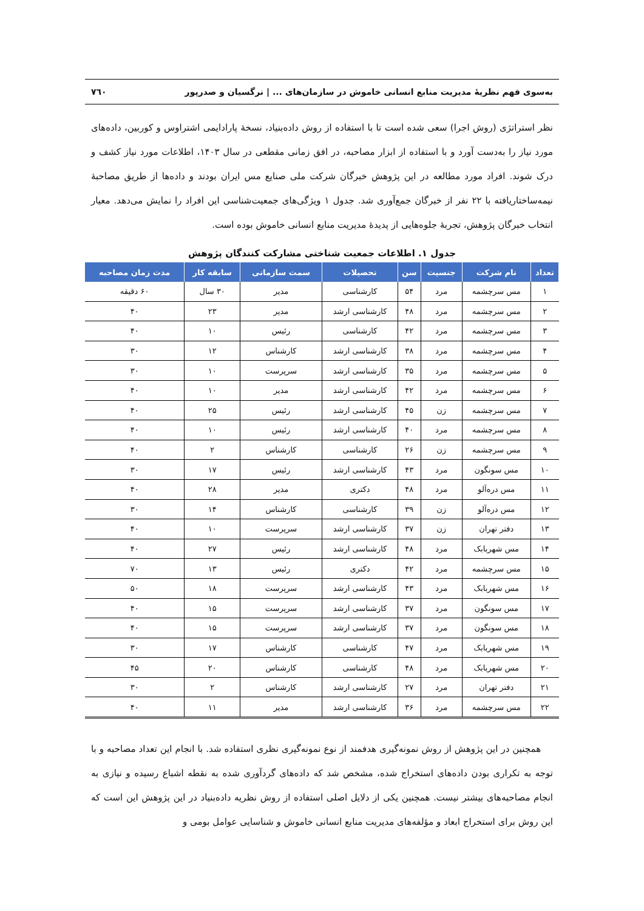به‌سوی فهم نظریهٔ مدیریت منابع انسانی خاموش در سازمان‌های ... | نرگسیان و صدرپور ۷٦۰
نظر استراتژی (روش اجرا) سعی شده است تا با استفاده از روش داده‌بنیاد، نسخهٔ پارادایمی اشتراوس و کوربین، داده‌های مورد نیاز را به‌دست آورد و با استفاده از ابزار مصاحبه، در افق زمانی مقطعی در سال ۱۴۰۳، اطلاعات مورد نیاز کشف و درک شوند. افراد مورد مطالعه در این پژوهش خبرگان شرکت ملی صنایع مس ایران بودند و داده‌ها از طریق مصاحبهٔ نیمه‌ساختاریافته با ۲۲ نفر از خبرگان جمع‌آوری شد. جدول ۱ ویژگی‌های جمعیت‌شناسی این افراد را نمایش می‌دهد. معیار انتخاب خبرگان پژوهش، تجربهٔ جلوه‌هایی از پدیدهٔ مدیریت منابع انسانی خاموش بوده است.
جدول ۱. اطلاعات جمعیت شناختی مشارکت کنندگان پژوهش
| تعداد | نام شرکت | جنسیت | سن | تحصیلات | سمت سازمانی | سابقه کار | مدت زمان مصاحبه |
| --- | --- | --- | --- | --- | --- | --- | --- |
| ۱ | مس سرچشمه | مرد | ۵۴ | کارشناسی | مدیر | ۳۰ سال | ۶۰ دقیقه |
| ۲ | مس سرچشمه | مرد | ۴۸ | کارشناسی ارشد | مدیر | ۲۳ | ۴۰ |
| ۳ | مس سرچشمه | مرد | ۴۲ | کارشناسی | رئیس | ۱۰ | ۴۰ |
| ۴ | مس سرچشمه | مرد | ۳۸ | کارشناسی ارشد | کارشناس | ۱۲ | ۳۰ |
| ۵ | مس سرچشمه | مرد | ۳۵ | کارشناسی ارشد | سرپرست | ۱۰ | ۳۰ |
| ۶ | مس سرچشمه | مرد | ۴۲ | کارشناسی ارشد | مدیر | ۱۰ | ۴۰ |
| ۷ | مس سرچشمه | زن | ۴۵ | کارشناسی ارشد | رئیس | ۲۵ | ۴۰ |
| ۸ | مس سرچشمه | مرد | ۴۰ | کارشناسی ارشد | رئیس | ۱۰ | ۴۰ |
| ۹ | مس سرچشمه | زن | ۲۶ | کارشناسی | کارشناس | ۲ | ۴۰ |
| ۱۰ | مس سونگون | مرد | ۴۳ | کارشناسی ارشد | رئیس | ۱۷ | ۳۰ |
| ۱۱ | مس دره‌آلو | مرد | ۴۸ | دکتری | مدیر | ۲۸ | ۴۰ |
| ۱۲ | مس دره‌آلو | زن | ۳۹ | کارشناسی | کارشناس | ۱۴ | ۳۰ |
| ۱۳ | دفتر تهران | زن | ۳۷ | کارشناسی ارشد | سرپرست | ۱۰ | ۴۰ |
| ۱۴ | مس شهربابک | مرد | ۴۸ | کارشناسی ارشد | رئیس | ۲۷ | ۴۰ |
| ۱۵ | مس سرچشمه | مرد | ۴۲ | دکتری | رئیس | ۱۳ | ۷۰ |
| ۱۶ | مس شهربابک | مرد | ۴۳ | کارشناسی ارشد | سرپرست | ۱۸ | ۵۰ |
| ۱۷ | مس سونگون | مرد | ۳۷ | کارشناسی ارشد | سرپرست | ۱۵ | ۴۰ |
| ۱۸ | مس سونگون | مرد | ۳۷ | کارشناسی ارشد | سرپرست | ۱۵ | ۴۰ |
| ۱۹ | مس شهربابک | مرد | ۴۷ | کارشناسی | کارشناس | ۱۷ | ۳۰ |
| ۲۰ | مس شهربابک | مرد | ۴۸ | کارشناسی | کارشناس | ۲۰ | ۴۵ |
| ۲۱ | دفتر تهران | مرد | ۲۷ | کارشناسی ارشد | کارشناس | ۲ | ۳۰ |
| ۲۲ | مس سرچشمه | مرد | ۳۶ | کارشناسی ارشد | مدیر | ۱۱ | ۴۰ |
همچنین در این پژوهش از روش نمونه‌گیری هدفمند از نوع نمونه‌گیری نظری استفاده شد. با انجام این تعداد مصاحبه و با توجه به تکراری بودن داده‌های استخراج شده، مشخص شد که داده‌های گردآوری شده به نقطه اشباع رسیده و نیازی به انجام مصاحبه‌های بیشتر نیست. همچنین یکی از دلایل اصلی استفاده از روش نظریه داده‌بنیاد در این پژوهش این است که این روش برای استخراج ابعاد و مؤلفه‌های مدیریت منابع انسانی خاموش و شناسایی عوامل بومی و